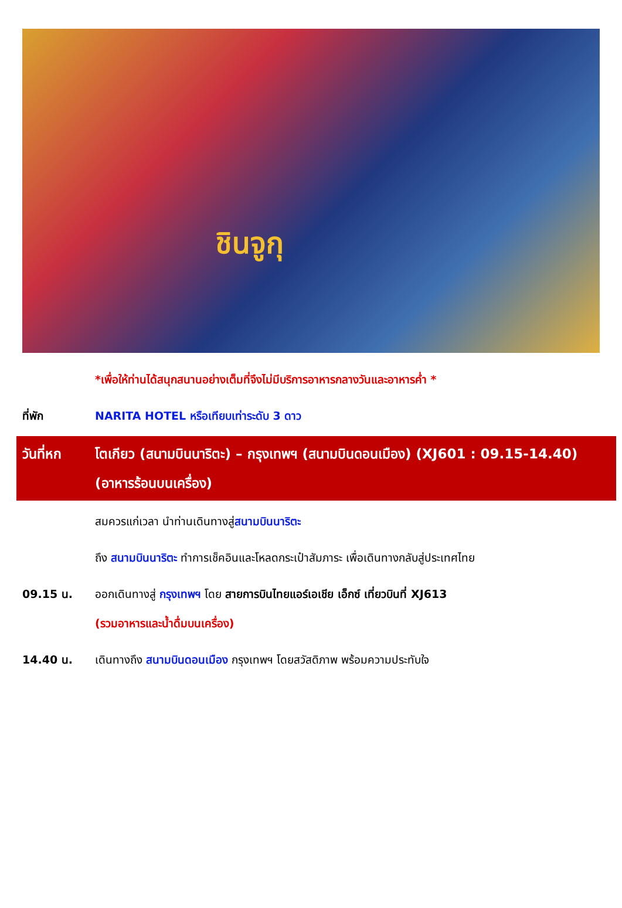ชินจูกุ
*เพื่อให้ท่านได้สนุกสนานอย่างเต็มที่จึงไม่มีบริการอาหารกลางวันและอาหารค่ำ *
ที่พัก NARITA HOTEL หรือเทียบเท่าระดับ 3 ดาว
วันที่หก โตเกียว (สนามบินนาริตะ) – กรุงเทพฯ (สนามบินดอนเมือง) (XJ601 : 09.15-14.40)
(อาหารร้อนบนเครื่อง)
สมควรแก่เวลา นำท่านเดินทางสู่สนามบินนาริตะ
ถึง สนามบินนาริตะ ทำการเช็คอินและโหลดกระเป๋าสัมภาระ เพื่อเดินทางกลับสู่ประเทศไทย
09.15 น. ออกเดินทางสู่ กรุงเทพฯ โดย สายการบินไทยแอร์เอเชีย เอ็กซ์ เที่ยวบินที่ XJ613
(รวมอาหารและน้ำดื่มบนเครื่อง)
14.40 น. เดินทางถึง สนามบินดอนเมือง กรุงเทพฯ โดยสวัสดิภาพ พร้อมความประทับใจ